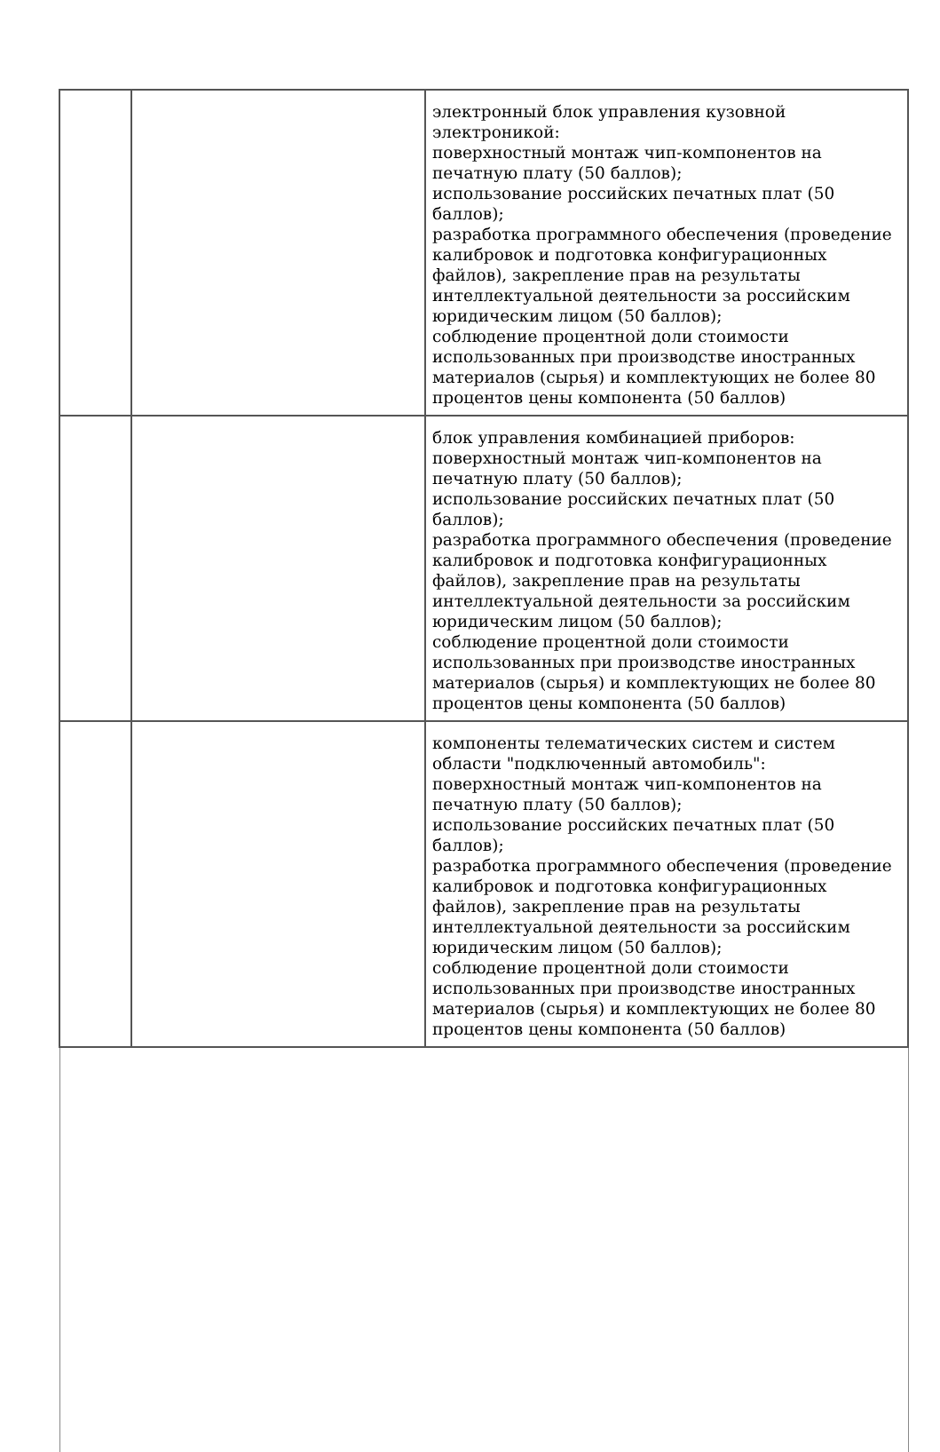| | | электронный блок управления кузовной электроникой: поверхностный монтаж чип-компонентов на печатную плату (50 баллов); использование российских печатных плат (50 баллов); разработка программного обеспечения (проведение калибровок и подготовка конфигурационных файлов), закрепление прав на результаты интеллектуальной деятельности за российским юридическим лицом (50 баллов); соблюдение процентной доли стоимости использованных при производстве иностранных материалов (сырья) и комплектующих не более 80 процентов цены компонента (50 баллов) |
| | | блок управления комбинацией приборов: поверхностный монтаж чип-компонентов на печатную плату (50 баллов); использование российских печатных плат (50 баллов); разработка программного обеспечения (проведение калибровок и подготовка конфигурационных файлов), закрепление прав на результаты интеллектуальной деятельности за российским юридическим лицом (50 баллов); соблюдение процентной доли стоимости использованных при производстве иностранных материалов (сырья) и комплектующих не более 80 процентов цены компонента (50 баллов) |
| | | компоненты телематических систем и систем области "подключенный автомобиль": поверхностный монтаж чип-компонентов на печатную плату (50 баллов); использование российских печатных плат (50 баллов); разработка программного обеспечения (проведение калибровок и подготовка конфигурационных файлов), закрепление прав на результаты интеллектуальной деятельности за российским юридическим лицом (50 баллов); соблюдение процентной доли стоимости использованных при производстве иностранных материалов (сырья) и комплектующих не более 80 процентов цены компонента (50 баллов) |